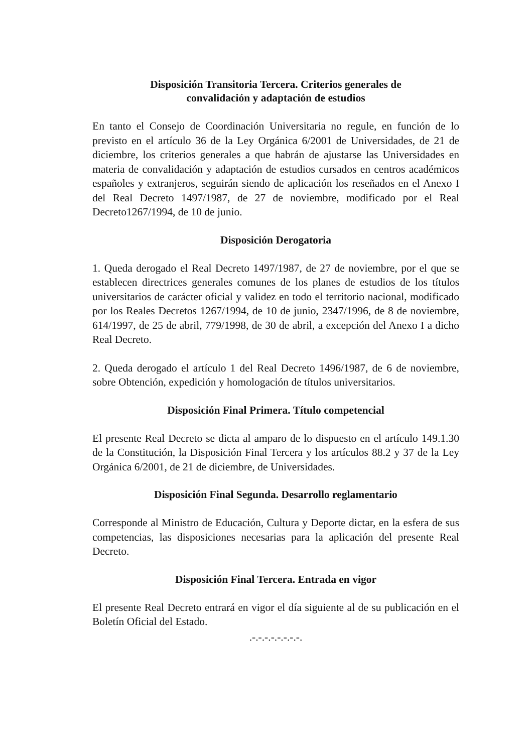Disposición Transitoria Tercera. Criterios generales de
convalidación y adaptación de estudios
En tanto el Consejo de Coordinación Universitaria no regule, en función de lo previsto en el artículo 36 de la Ley Orgánica 6/2001 de Universidades, de 21 de diciembre, los criterios generales a que habrán de ajustarse las Universidades en materia de convalidación y adaptación de estudios cursados en centros académicos españoles y extranjeros, seguirán siendo de aplicación los reseñados en el Anexo I del Real Decreto 1497/1987, de 27 de noviembre, modificado por el Real Decreto1267/1994, de 10 de junio.
Disposición Derogatoria
1. Queda derogado el Real Decreto 1497/1987, de 27 de noviembre, por el que se establecen directrices generales comunes de los planes de estudios de los títulos universitarios de carácter oficial y validez en todo el territorio nacional, modificado por los Reales Decretos 1267/1994, de 10 de junio, 2347/1996, de 8 de noviembre, 614/1997, de 25 de abril, 779/1998, de 30 de abril, a excepción del Anexo I a dicho Real Decreto.
2. Queda derogado el artículo 1 del Real Decreto 1496/1987, de 6 de noviembre, sobre Obtención, expedición y homologación de títulos universitarios.
Disposición Final Primera. Título competencial
El presente Real Decreto se dicta al amparo de lo dispuesto en el artículo 149.1.30 de la Constitución, la Disposición Final Tercera y los artículos 88.2 y 37 de la Ley Orgánica 6/2001, de 21 de diciembre, de Universidades.
Disposición Final Segunda. Desarrollo reglamentario
Corresponde al Ministro de Educación, Cultura y Deporte dictar, en la esfera de sus competencias, las disposiciones necesarias para la aplicación del presente Real Decreto.
Disposición Final Tercera. Entrada en vigor
El presente Real Decreto entrará en vigor el día siguiente al de su publicación en el Boletín Oficial del Estado.
.-.-.-.-.-.-.-.-.